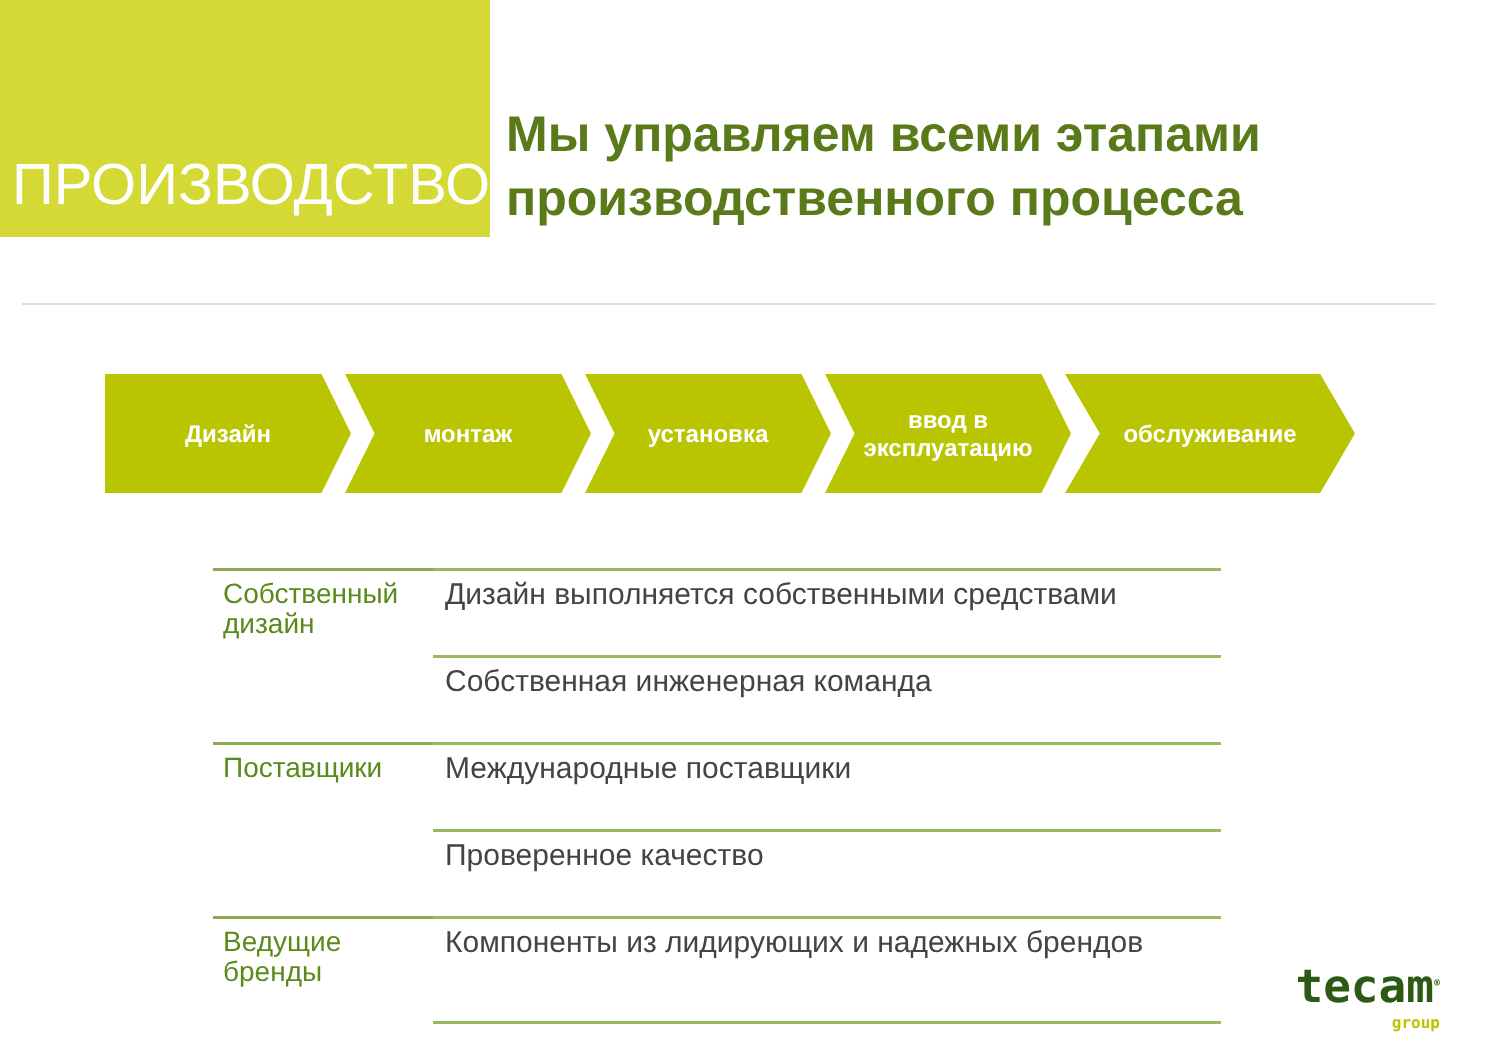ПРОИЗВОДСТВО
Мы управляем всеми этапами производственного процесса
Дизайн монтаж установка ввод в
эксплуатацию
обслуживание
| Собственный дизайн | Дизайн выполняется собственными средствами |
| | Собственная инженерная команда |
| Поставщики | Международные поставщики |
| | Проверенное качество |
| Ведущие бренды | Компоненты из лидирующих и надежных брендов |
tecam<sup>®</sup>
group